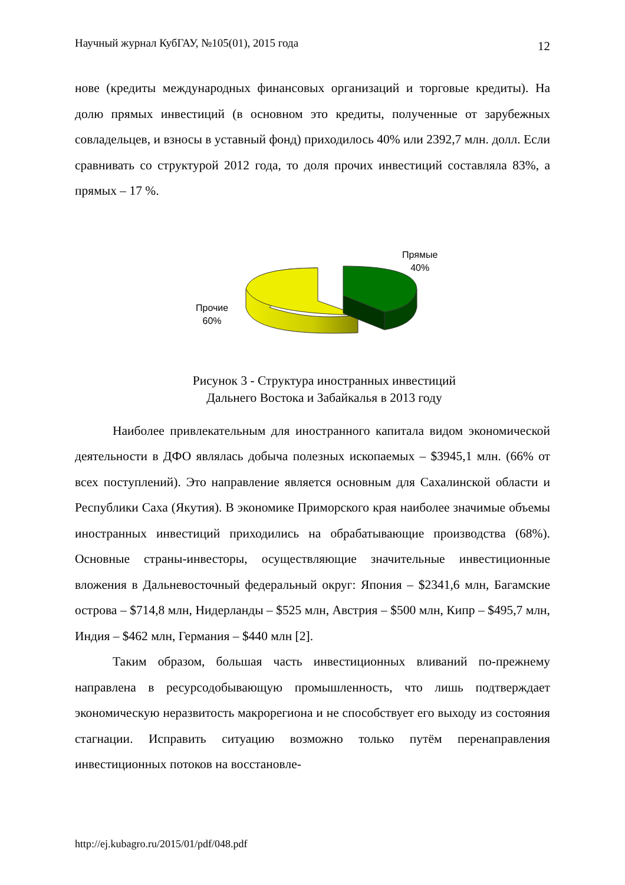Научный журнал КубГАУ, №105(01), 2015 года 12
нове (кредиты международных финансовых организаций и торговые кредиты). На долю прямых инвестиций (в основном это кредиты, полученные от зарубежных совладельцев, и взносы в уставный фонд) приходилось 40% или 2392,7 млн. долл. Если сравнивать со структурой 2012 года, то доля прочих инвестиций составляла 83%, а прямых – 17 %.
Прямые
40%
Прочие
60%
Рисунок 3 - Структура иностранных инвестиций
Дальнего Востока и Забайкалья в 2013 году
Наиболее привлекательным для иностранного капитала видом экономической деятельности в ДФО являлась добыча полезных ископаемых – $3945,1 млн. (66% от всех поступлений). Это направление является основным для Сахалинской области и Республики Саха (Якутия). В экономике Приморского края наиболее значимые объемы иностранных инвестиций приходились на обрабатывающие производства (68%). Основные страны-инвесторы, осуществляющие значительные инвестиционные вложения в Дальневосточный федеральный округ: Япония – $2341,6 млн, Багамские острова – $714,8 млн, Нидерланды – $525 млн, Австрия – $500 млн, Кипр – $495,7 млн, Индия – $462 млн, Германия – $440 млн [2].
Таким образом, большая часть инвестиционных вливаний по-прежнему направлена в ресурсодобывающую промышленность, что лишь подтверждает экономическую неразвитость макрорегиона и не способствует его выходу из состояния стагнации. Исправить ситуацию возможно только путём перенаправления инвестиционных потоков на восстановле-
http://ej.kubagro.ru/2015/01/pdf/048.pdf